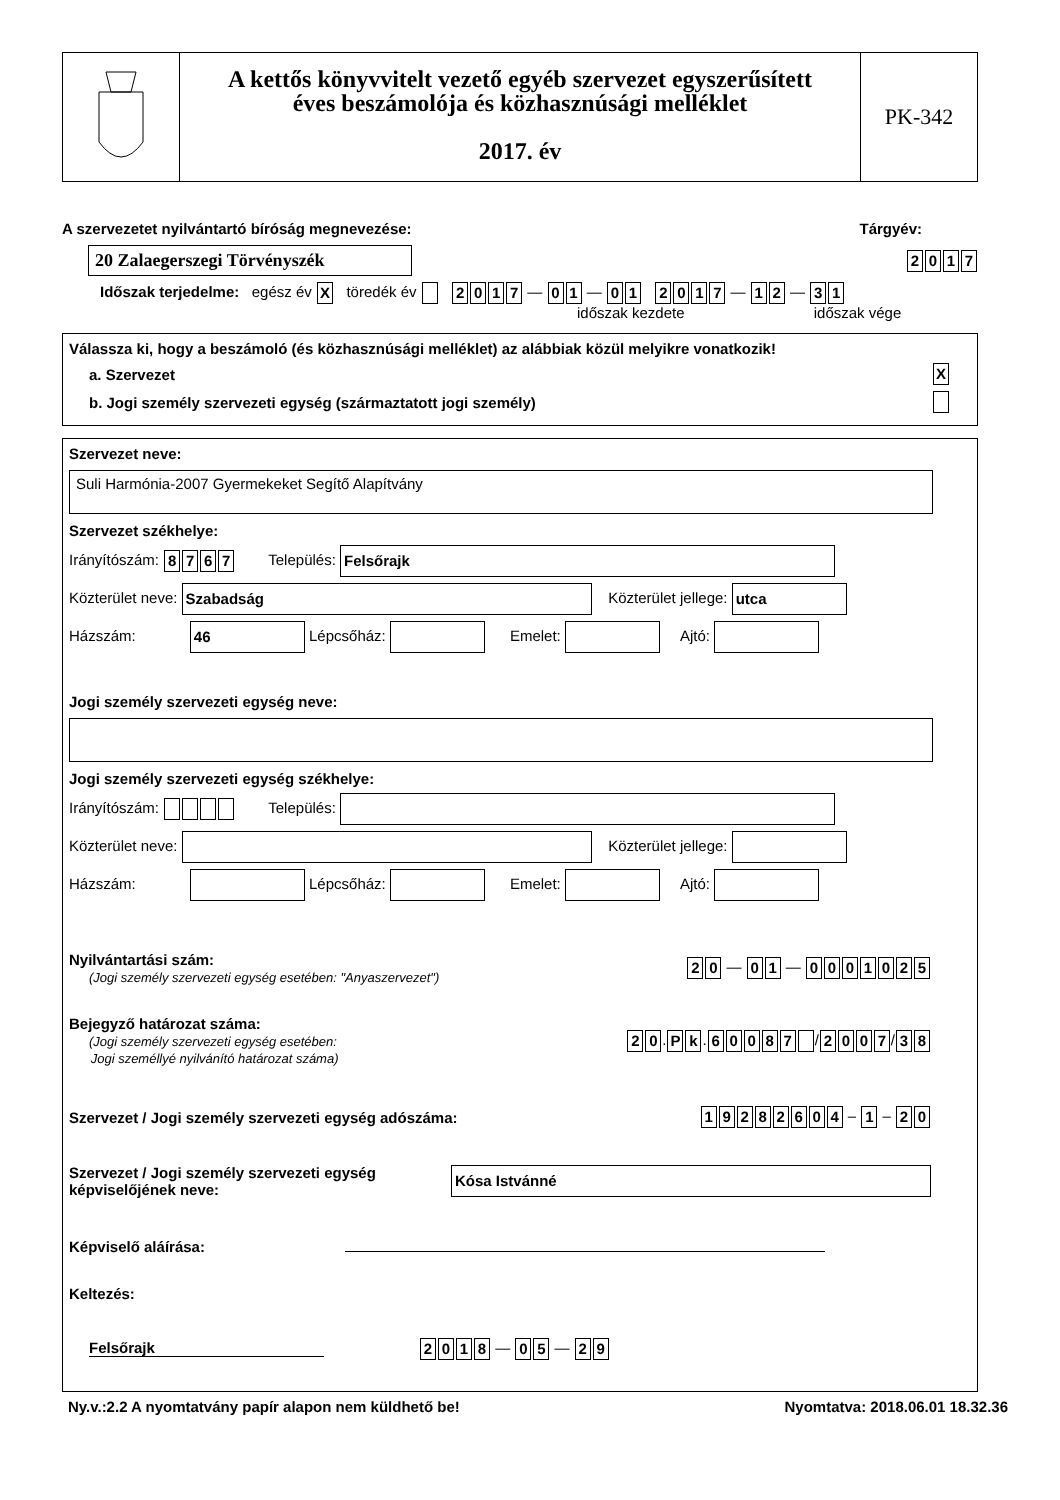A kettős könyvvitelt vezető egyéb szervezet egyszerűsített
éves beszámolója és közhasznúsági melléklet
2017. év
PK-342
A szervezetet nyilvántartó bíróság megnevezése: Tárgyév:
20 Zalaegerszegi Törvényszék 2017
Időszak terjedelme: egész év X töredék év 2017 — 0 1 — 01 2017 — 1 2 — 3 1
időszak kezdete időszak vége
Válassza ki, hogy a beszámoló (és közhasznúsági melléklet) az alábbiak közül melyikre vonatkozik!
a. Szervezet X
b. Jogi személy szervezeti egység (származtatott jogi személy)
Szervezet neve:
Suli Harmónia-2007 Gyermekeket Segítő Alapítvány
Szervezet székhelye:
Irányítószám: 8767 Település: Felsőrajk
Közterület neve: Szabadság Közterület jellege: utca
Házszám: 46 Lépcsőház: Emelet: Ajtó:
Jogi személy szervezeti egység neve:
Jogi személy szervezeti egység székhelye:
Irányítószám: Település:
Közterület neve: Közterület jellege:
Házszám: Lépcsőház: Emelet: Ajtó:
Nyilvántartási szám:
(Jogi személy szervezeti egység esetében: "Anyaszervezet")
2 0 — 0 1 — 0001025
Bejegyző határozat száma:
(Jogi személy szervezeti egység esetében:
Jogi személlyé nyilvánító határozat száma)
2 0. P k. 60087 / 2007 / 3 8
Szervezet / Jogi személy szervezeti egység adószáma: 19282604 – 1 – 2 0
Szervezet / Jogi személy szervezeti egység
képviselőjének neve: Kósa Istvánné
Képviselő aláírása:
Keltezés:
Felsőrajk 2018 — 0 5 — 2 9
Ny.v.:2.2 A nyomtatvány papír alapon nem küldhető be! Nyomtatva: 2018.06.01 18.32.36